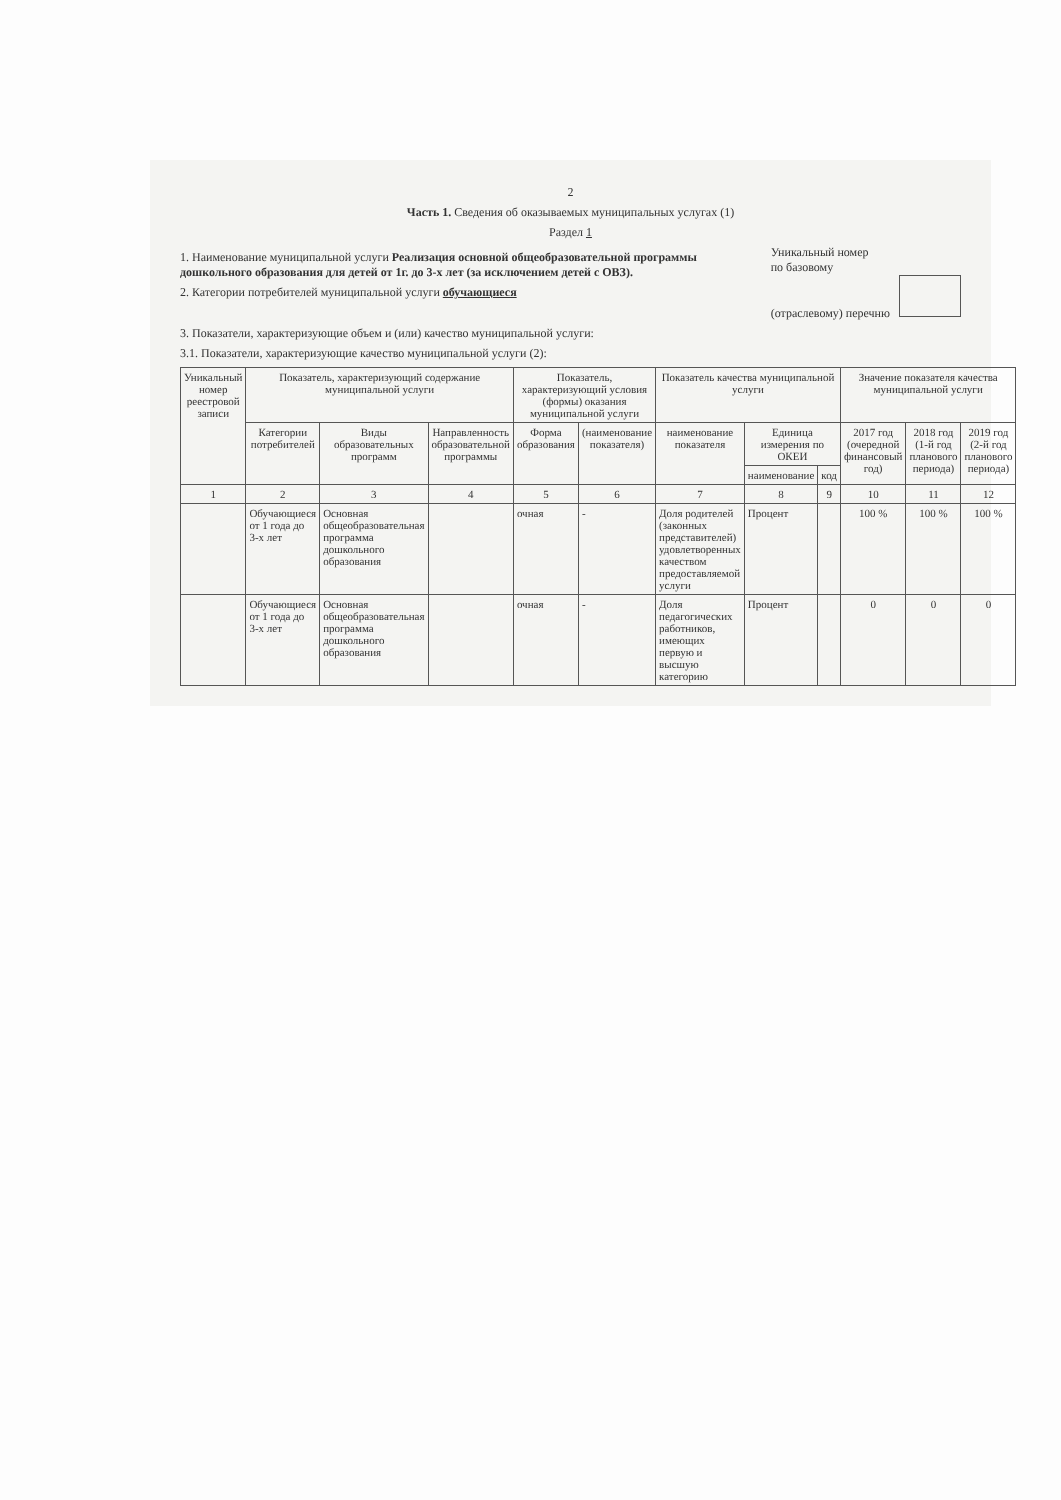2
Часть 1. Сведения об оказываемых муниципальных услугах (1)
Раздел 1
1. Наименование муниципальной услуги Реализация основной общеобразовательной программы дошкольного образования для детей от 1г. до 3-х лет (за исключением детей с ОВЗ).
2. Категории потребителей муниципальной услуги обучающиеся
Уникальный номер
по базовому
(отраслевому) перечню
3. Показатели, характеризующие объем и (или) качество муниципальной услуги:
3.1. Показатели, характеризующие качество муниципальной услуги (2):
| Уникальный номер реестровой записи | Показатель, характеризующий содержание муниципальной услуги | | | Показатель, характеризующий условия (формы) оказания муниципальной услуги | | Показатель качества муниципальной услуги | | | Значение показателя качества муниципальной услуги | | |
| --- | --- | --- | --- | --- | --- | --- | --- | --- | --- | --- | --- |
| | Категории потребителей | Виды образовательных программ | Направленность образовательной программы | Форма образования | (наименование показателя) | наименование показателя | Единица измерения по ОКЕИ | | 2017 год (очередной финансовый год) | 2018 год (1-й год планового периода) | 2019 год (2-й год планового периода) |
| | | | | | | | наименование | код | | | |
| 1 | 2 | 3 | 4 | 5 | 6 | 7 | 8 | 9 | 10 | 11 | 12 |
| | Обучающиеся от 1 года до 3-х лет | Основная общеобразовательная программа дошкольного образования | | очная | - | Доля родителей (законных представителей) удовлетворенных качеством предоставляемой услуги | Процент | | 100 % | 100 % | 100 % |
| | Обучающиеся от 1 года до 3-х лет | Основная общеобразовательная программа дошкольного образования | | очная | - | Доля педагогических работников, имеющих первую и высшую категорию | Процент | | 0 | 0 | 0 |